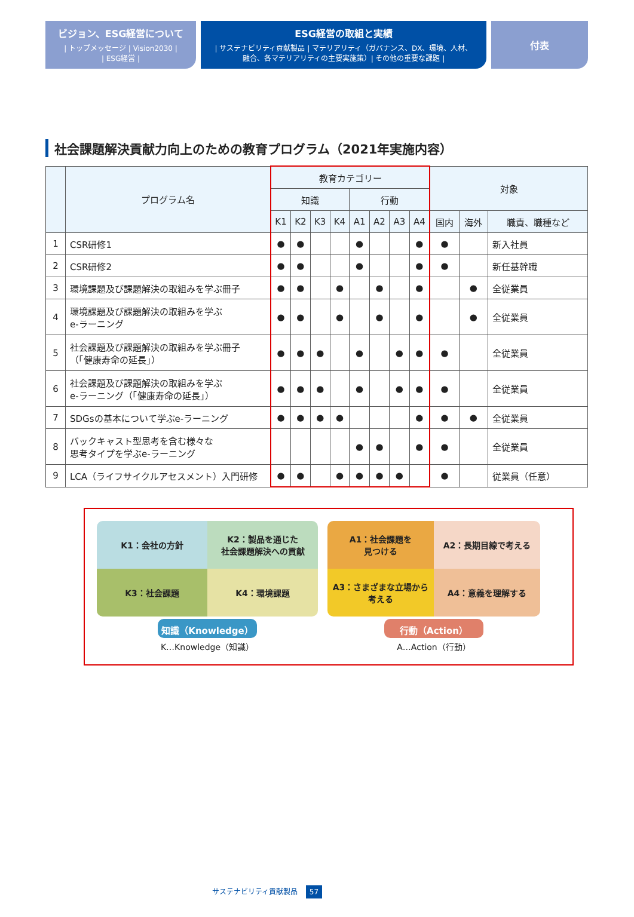ビジョン、ESG経営について
| トップメッセージ | Vision2030 |
| ESG経営 |
ESG経営の取組と実績
| サステナビリティ貢献製品 | マテリアリティ（ガバナンス、DX、環境、人材、
融合、各マテリアリティの主要実施策）| その他の重要な課題 |
付表
社会課題解決貢献力向上のための教育プログラム（2021年実施内容）
| | プログラム名 | 教育カテゴリー | | | | | | | | 対象 | | |
| --- | --- | --- | --- | --- | --- | --- | --- | --- | --- | --- | --- | --- |
| | | 知識 | | | | 行動 | | | | | | |
| | | K1 | K2 | K3 | K4 | A1 | A2 | A3 | A4 | 国内 | 海外 | 職責、職種など |
| 1 | CSR研修1 | ● | ● | | | ● | | | ● | ● | | 新入社員 |
| 2 | CSR研修2 | ● | ● | | | ● | | | ● | ● | | 新任基幹職 |
| 3 | 環境課題及び課題解決の取組みを学ぶ冊子 | ● | ● | | ● | | ● | | ● | | ● | 全従業員 |
| 4 | 環境課題及び課題解決の取組みを学ぶ e-ラーニング | ● | ● | | ● | | ● | | ● | | ● | 全従業員 |
| 5 | 社会課題及び課題解決の取組みを学ぶ冊子 （「健康寿命の延長」） | ● | ● | ● | | ● | | ● | ● | ● | | 全従業員 |
| 6 | 社会課題及び課題解決の取組みを学ぶ e-ラーニング（「健康寿命の延長」） | ● | ● | ● | | ● | | ● | ● | ● | | 全従業員 |
| 7 | SDGsの基本について学ぶe-ラーニング | ● | ● | ● | ● | | | | ● | ● | ● | 全従業員 |
| 8 | バックキャスト型思考を含む様々な 思考タイプを学ぶe-ラーニング | | | | | ● | ● | | ● | ● | | 全従業員 |
| 9 | LCA（ライフサイクルアセスメント）入門研修 | ● | ● | | ● | ● | ● | ● | | ● | | 従業員（任意） |
K1：会社の方針
K2：製品を通じた
社会課題解決への貢献
K3：社会課題
K4：環境課題
知識（Knowledge）
K…Knowledge（知識）
A1：社会課題を
見つける
A2：長期目線で考える
A3：さまざまな立場から
考える
A4：意義を理解する
行動（Action）
A…Action（行動）
サステナビリティ貢献製品 57